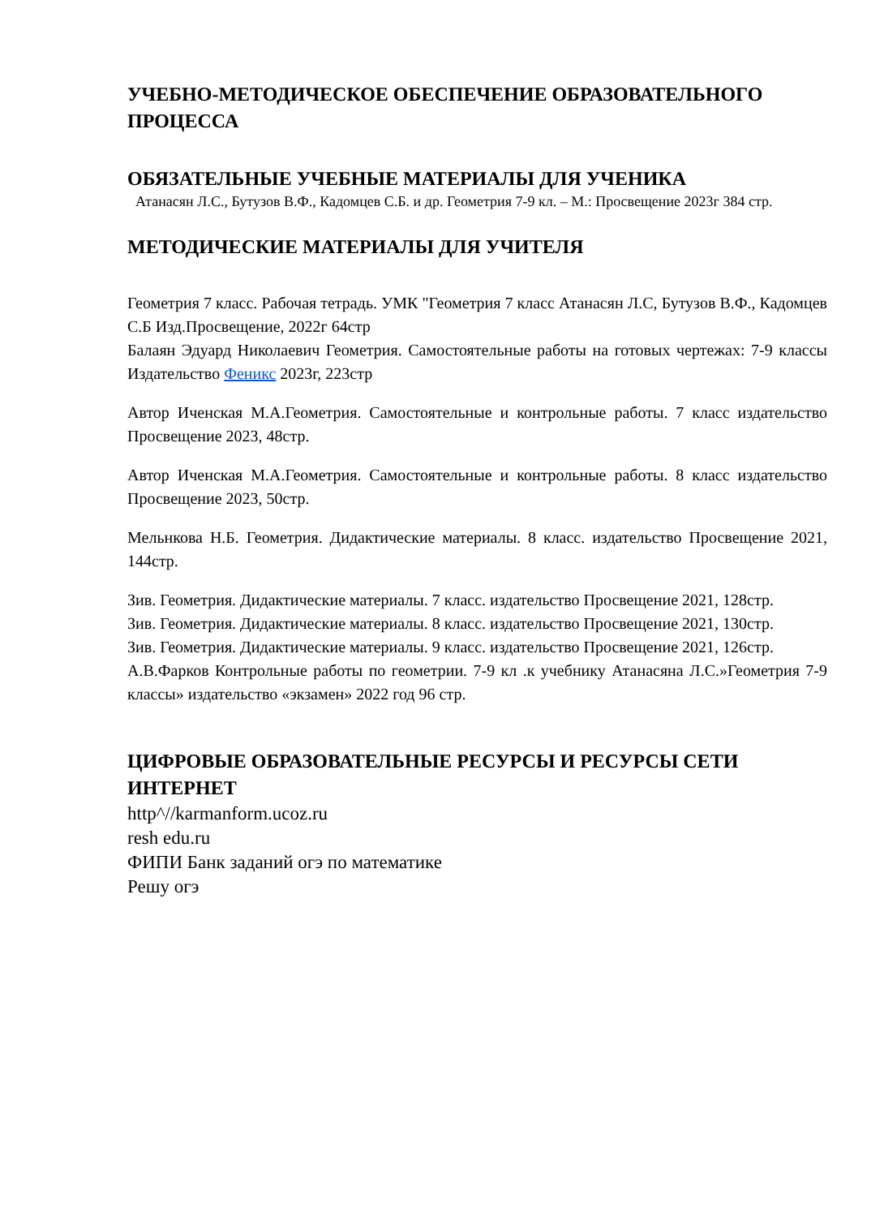УЧЕБНО-МЕТОДИЧЕСКОЕ ОБЕСПЕЧЕНИЕ ОБРАЗОВАТЕЛЬНОГО ПРОЦЕССА
ОБЯЗАТЕЛЬНЫЕ УЧЕБНЫЕ МАТЕРИАЛЫ ДЛЯ УЧЕНИКА
Атанасян Л.С., Бутузов В.Ф., Кадомцев С.Б. и др. Геометрия 7-9 кл. – М.: Просвещение 2023г 384 стр.
МЕТОДИЧЕСКИЕ МАТЕРИАЛЫ ДЛЯ УЧИТЕЛЯ
Геометрия 7 класс. Рабочая тетрадь. УМК "Геометрия 7 класс Атанасян Л.С, Бутузов В.Ф., Кадомцев С.Б Изд.Просвещение, 2022г 64стр
Балаян Эдуард Николаевич Геометрия. Самостоятельные работы на готовых чертежах: 7-9 классы Издательство Феникс 2023г, 223стр
Автор Иченская М.А.Геометрия. Самостоятельные и контрольные работы. 7 класс издательство Просвещение 2023, 48стр.
Автор Иченская М.А.Геометрия. Самостоятельные и контрольные работы. 8 класс издательство Просвещение 2023, 50стр.
Мельнкова Н.Б. Геометрия. Дидактические материалы. 8 класс. издательство Просвещение 2021, 144стр.
Зив. Геометрия. Дидактические материалы. 7 класс. издательство Просвещение 2021, 128стр.
Зив. Геометрия. Дидактические материалы. 8 класс. издательство Просвещение 2021, 130стр.
Зив. Геометрия. Дидактические материалы. 9 класс. издательство Просвещение 2021, 126стр.
А.В.Фарков Контрольные работы по геометрии. 7-9 кл .к учебнику Атанасяна Л.С.»Геометрия 7-9 классы» издательство «экзамен» 2022 год 96 стр.
ЦИФРОВЫЕ ОБРАЗОВАТЕЛЬНЫЕ РЕСУРСЫ И РЕСУРСЫ СЕТИ ИНТЕРНЕТ
http^//karmanform.ucoz.ru
resh edu.ru
ФИПИ Банк заданий огэ по математике
Решу огэ